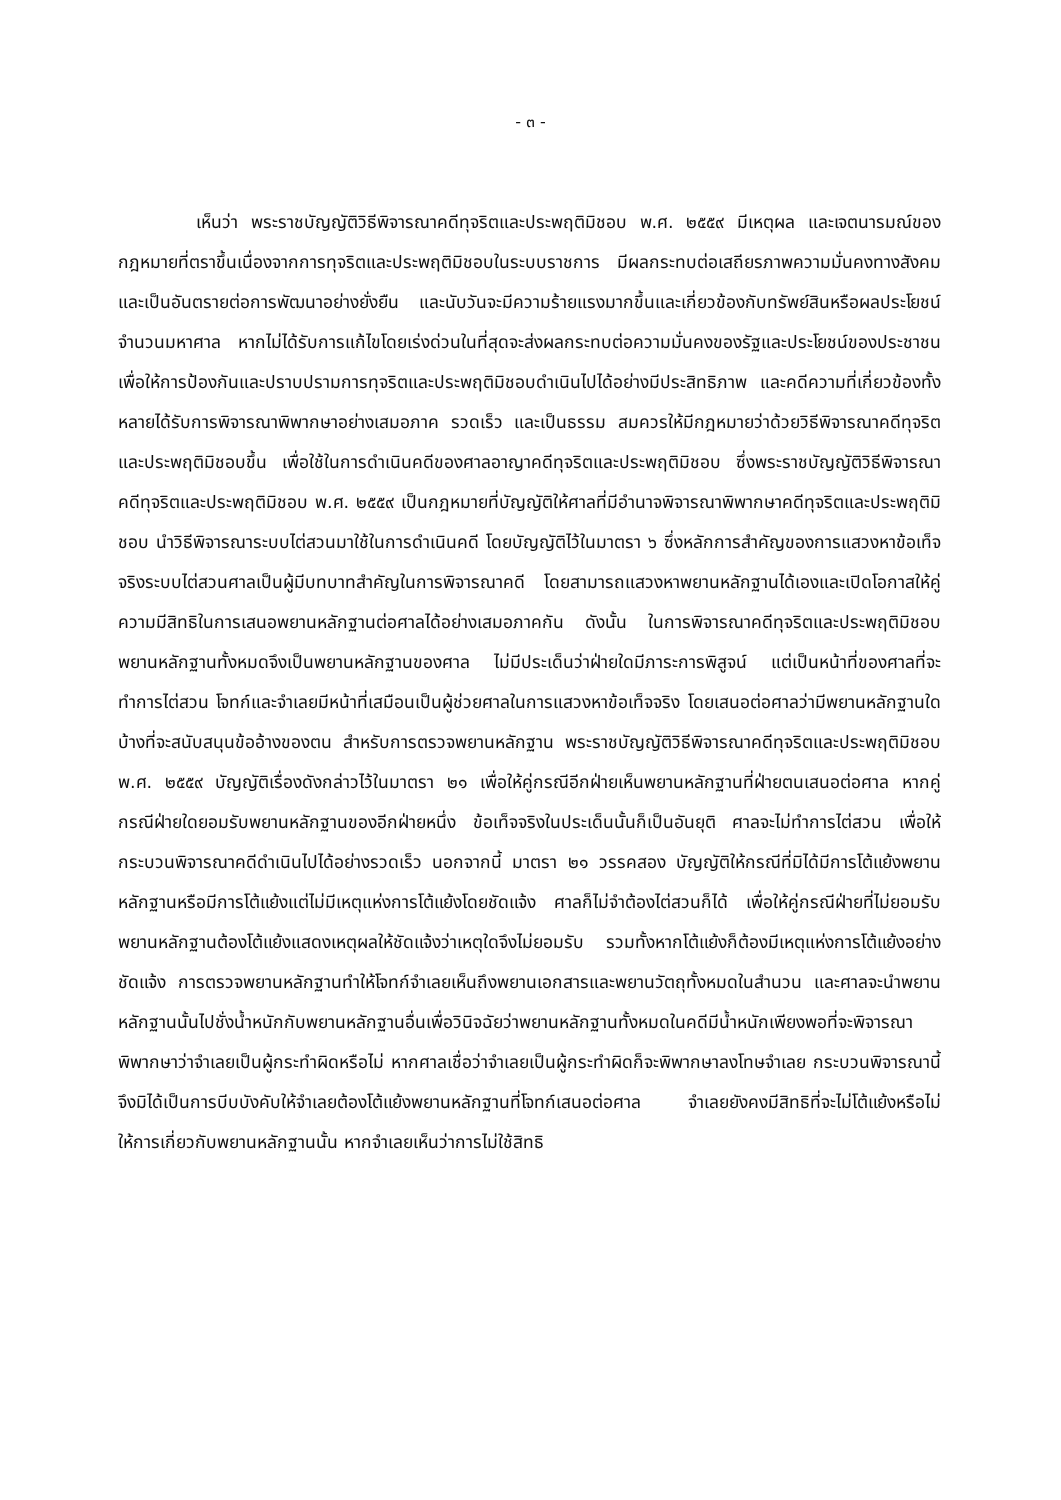- ๓ -
เห็นว่า พระราชบัญญัติวิธีพิจารณาคดีทุจริตและประพฤติมิชอบ พ.ศ. ๒๕๕๙ มีเหตุผล และเจตนารมณ์ของกฎหมายที่ตราขึ้นเนื่องจากการทุจริตและประพฤติมิชอบในระบบราชการ มีผลกระทบต่อเสถียรภาพความมั่นคงทางสังคมและเป็นอันตรายต่อการพัฒนาอย่างยั่งยืน และนับวันจะมีความร้ายแรงมากขึ้นและเกี่ยวข้องกับทรัพย์สินหรือผลประโยชน์จำนวนมหาศาล หากไม่ได้รับการแก้ไขโดยเร่งด่วนในที่สุดจะส่งผลกระทบต่อความมั่นคงของรัฐและประโยชน์ของประชาชน เพื่อให้การป้องกันและปราบปรามการทุจริตและประพฤติมิชอบดำเนินไปได้อย่างมีประสิทธิภาพ และคดีความที่เกี่ยวข้องทั้งหลายได้รับการพิจารณาพิพากษาอย่างเสมอภาค รวดเร็ว และเป็นธรรม สมควรให้มีกฎหมายว่าด้วยวิธีพิจารณาคดีทุจริตและประพฤติมิชอบขึ้น เพื่อใช้ในการดำเนินคดีของศาลอาญาคดีทุจริตและประพฤติมิชอบ ซึ่งพระราชบัญญัติวิธีพิจารณาคดีทุจริตและประพฤติมิชอบ พ.ศ. ๒๕๕๙ เป็นกฎหมายที่บัญญัติให้ศาลที่มีอำนาจพิจารณาพิพากษาคดีทุจริตและประพฤติมิชอบ นำวิธีพิจารณาระบบไต่สวนมาใช้ในการดำเนินคดี โดยบัญญัติไว้ในมาตรา ๖ ซึ่งหลักการสำคัญของการแสวงหาข้อเท็จจริงระบบไต่สวนศาลเป็นผู้มีบทบาทสำคัญในการพิจารณาคดี โดยสามารถแสวงหาพยานหลักฐานได้เองและเปิดโอกาสให้คู่ความมีสิทธิในการเสนอพยานหลักฐานต่อศาลได้อย่างเสมอภาคกัน ดังนั้น ในการพิจารณาคดีทุจริตและประพฤติมิชอบ พยานหลักฐานทั้งหมดจึงเป็นพยานหลักฐานของศาล ไม่มีประเด็นว่าฝ่ายใดมีภาระการพิสูจน์ แต่เป็นหน้าที่ของศาลที่จะทำการไต่สวน โจทก์และจำเลยมีหน้าที่เสมือนเป็นผู้ช่วยศาลในการแสวงหาข้อเท็จจริง โดยเสนอต่อศาลว่ามีพยานหลักฐานใดบ้างที่จะสนับสนุนข้ออ้างของตน สำหรับการตรวจพยานหลักฐาน พระราชบัญญัติวิธีพิจารณาคดีทุจริตและประพฤติมิชอบ พ.ศ. ๒๕๕๙ บัญญัติเรื่องดังกล่าวไว้ในมาตรา ๒๑ เพื่อให้คู่กรณีอีกฝ่ายเห็นพยานหลักฐานที่ฝ่ายตนเสนอต่อศาล หากคู่กรณีฝ่ายใดยอมรับพยานหลักฐานของอีกฝ่ายหนึ่ง ข้อเท็จจริงในประเด็นนั้นก็เป็นอันยุติ ศาลจะไม่ทำการไต่สวน เพื่อให้กระบวนพิจารณาคดีดำเนินไปได้อย่างรวดเร็ว นอกจากนี้ มาตรา ๒๑ วรรคสอง บัญญัติให้กรณีที่มิได้มีการโต้แย้งพยานหลักฐานหรือมีการโต้แย้งแต่ไม่มีเหตุแห่งการโต้แย้งโดยชัดแจ้ง ศาลก็ไม่จำต้องไต่สวนก็ได้ เพื่อให้คู่กรณีฝ่ายที่ไม่ยอมรับพยานหลักฐานต้องโต้แย้งแสดงเหตุผลให้ชัดแจ้งว่าเหตุใดจึงไม่ยอมรับ รวมทั้งหากโต้แย้งก็ต้องมีเหตุแห่งการโต้แย้งอย่างชัดแจ้ง การตรวจพยานหลักฐานทำให้โจทก์จำเลยเห็นถึงพยานเอกสารและพยานวัตถุทั้งหมดในสำนวน และศาลจะนำพยานหลักฐานนั้นไปชั่งน้ำหนักกับพยานหลักฐานอื่นเพื่อวินิจฉัยว่าพยานหลักฐานทั้งหมดในคดีมีน้ำหนักเพียงพอที่จะพิจารณาพิพากษาว่าจำเลยเป็นผู้กระทำผิดหรือไม่ หากศาลเชื่อว่าจำเลยเป็นผู้กระทำผิดก็จะพิพากษาลงโทษจำเลย กระบวนพิจารณานี้จึงมิได้เป็นการบีบบังคับให้จำเลยต้องโต้แย้งพยานหลักฐานที่โจทก์เสนอต่อศาล จำเลยยังคงมีสิทธิที่จะไม่โต้แย้งหรือไม่ให้การเกี่ยวกับพยานหลักฐานนั้น หากจำเลยเห็นว่าการไม่ใช้สิทธิ